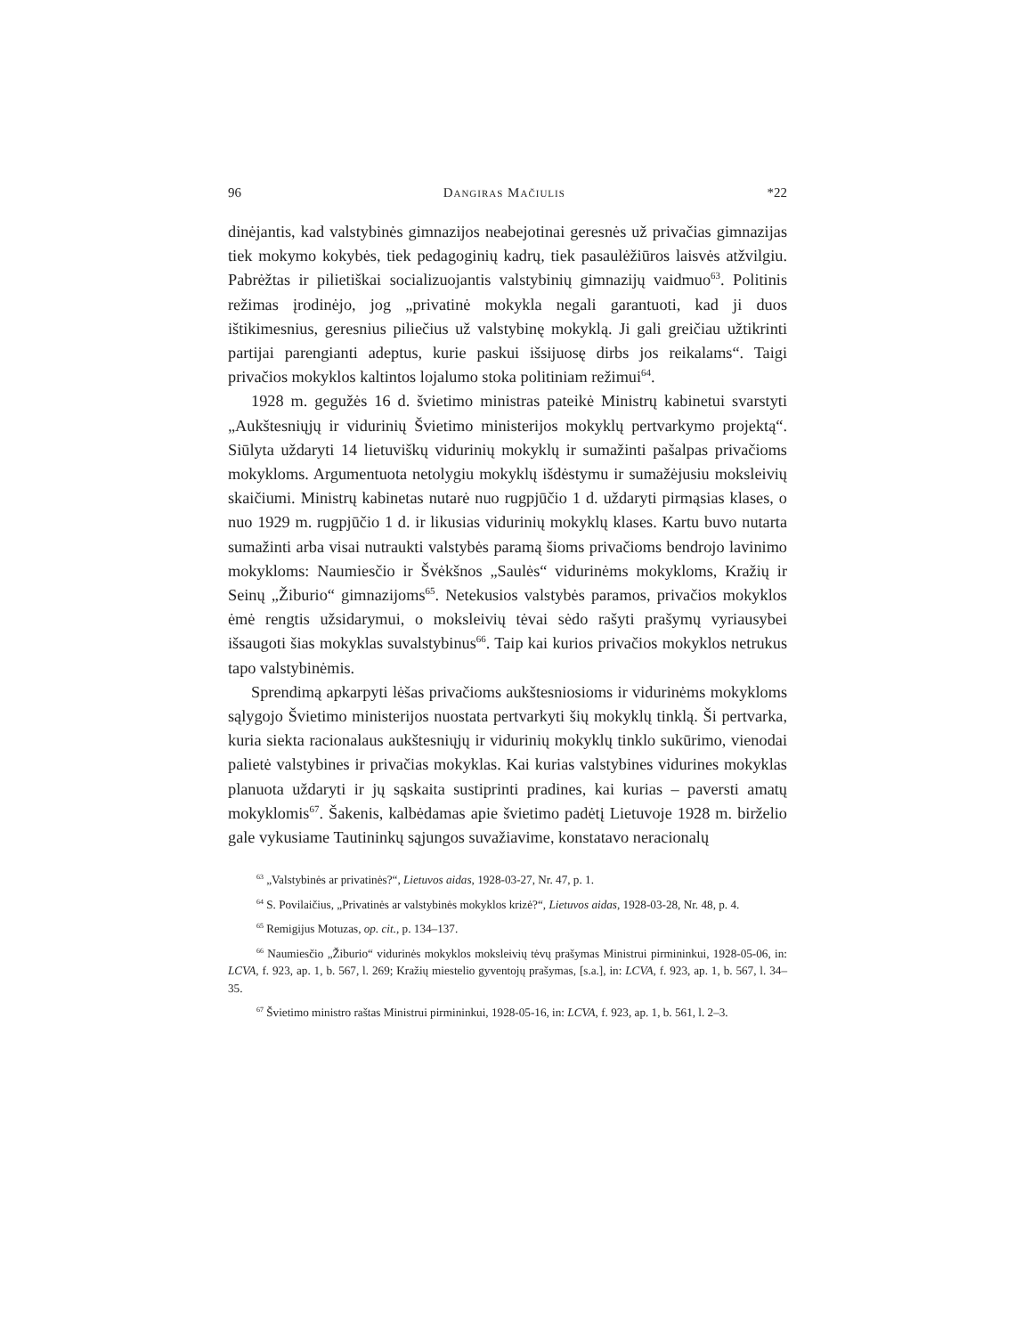96 Dangiras Mačiulis *22
dinėjantis, kad valstybinės gimnazijos neabejotinai geresnės už privačias gimnazijas tiek mokymo kokybės, tiek pedagoginių kadrų, tiek pasaulėžiūros laisvės atžvilgiu. Pabrėžtas ir pilietiškai socializuojantis valstybinių gimnazijų vaidmuo<sup>63</sup>. Politinis režimas įrodinėjo, jog „privatinė mokykla negali garantuoti, kad ji duos ištikimesnius, geresnius piliečius už valstybinę mokyklą. Ji gali greičiau užtikrinti partijai parengianti adeptus, kurie paskui išsijuosę dirbs jos reikalams“. Taigi privačios mokyklos kaltintos lojalumo stoka politiniam režimui<sup>64</sup>.
1928 m. gegužės 16 d. švietimo ministras pateikė Ministrų kabinetui svarstyti „Aukštesniųjų ir vidurinių Švietimo ministerijos mokyklų pertvarkymo projektą“. Siūlyta uždaryti 14 lietuviškų vidurinių mokyklų ir sumažinti pašalpas privačioms mokykloms. Argumentuota netolygiu mokyklų išdėstymu ir sumažėjusiu moksleivių skaičiumi. Ministrų kabinetas nutarė nuo rugpjūčio 1 d. uždaryti pirmąsias klases, o nuo 1929 m. rugpjūčio 1 d. ir likusias vidurinių mokyklų klases. Kartu buvo nutarta sumažinti arba visai nutraukti valstybės paramą šioms privačioms bendrojo lavinimo mokykloms: Naumiesčio ir Švėkšnos „Saulės“ vidurinėms mokykloms, Kražių ir Seinų „Žiburio“ gimnazijoms<sup>65</sup>. Netekusios valstybės paramos, privačios mokyklos ėmė rengtis užsidarymui, o moksleivių tėvai sėdo rašyti prašymų vyriausybei išsaugoti šias mokyklas suvalstybinus<sup>66</sup>. Taip kai kurios privačios mokyklos netrukus tapo valstybinėmis.
Sprendimą apkarpyti lėšas privačioms aukštesniosioms ir vidurinėms mokykloms sąlygojo Švietimo ministerijos nuostata pertvarkyti šių mokyklų tinklą. Ši pertvarka, kuria siekta racionalaus aukštesniųjų ir vidurinių mokyklų tinklo sukūrimo, vienodai palietė valstybines ir privačias mokyklas. Kai kurias valstybines vidurines mokyklas planuota uždaryti ir jų sąskaita sustiprinti pradines, kai kurias – paversti amatų mokyklomis<sup>67</sup>. Šakenis, kalbėdamas apie švietimo padėtį Lietuvoje 1928 m. birželio gale vykusiame Tautininkų sąjungos suvažiavime, konstatavo neracionalų
<sup>63</sup> „Valstybinės ar privatinės?“, Lietuvos aidas, 1928-03-27, Nr. 47, p. 1.
<sup>64</sup> S. Povilaičius, „Privatinės ar valstybinės mokyklos krizė?“, Lietuvos aidas, 1928-03-28, Nr. 48, p. 4.
<sup>65</sup> Remigijus Motuzas, op. cit., p. 134–137.
<sup>66</sup> Naumiesčio „Žiburio“ vidurinės mokyklos moksleivių tėvų prašymas Ministrui pirmininkui, 1928-05-06, in: LCVA, f. 923, ap. 1, b. 567, l. 269; Kražių miestelio gyventojų prašymas, [s.a.], in: LCVA, f. 923, ap. 1, b. 567, l. 34–35.
<sup>67</sup> Švietimo ministro raštas Ministrui pirmininkui, 1928-05-16, in: LCVA, f. 923, ap. 1, b. 561, l. 2–3.